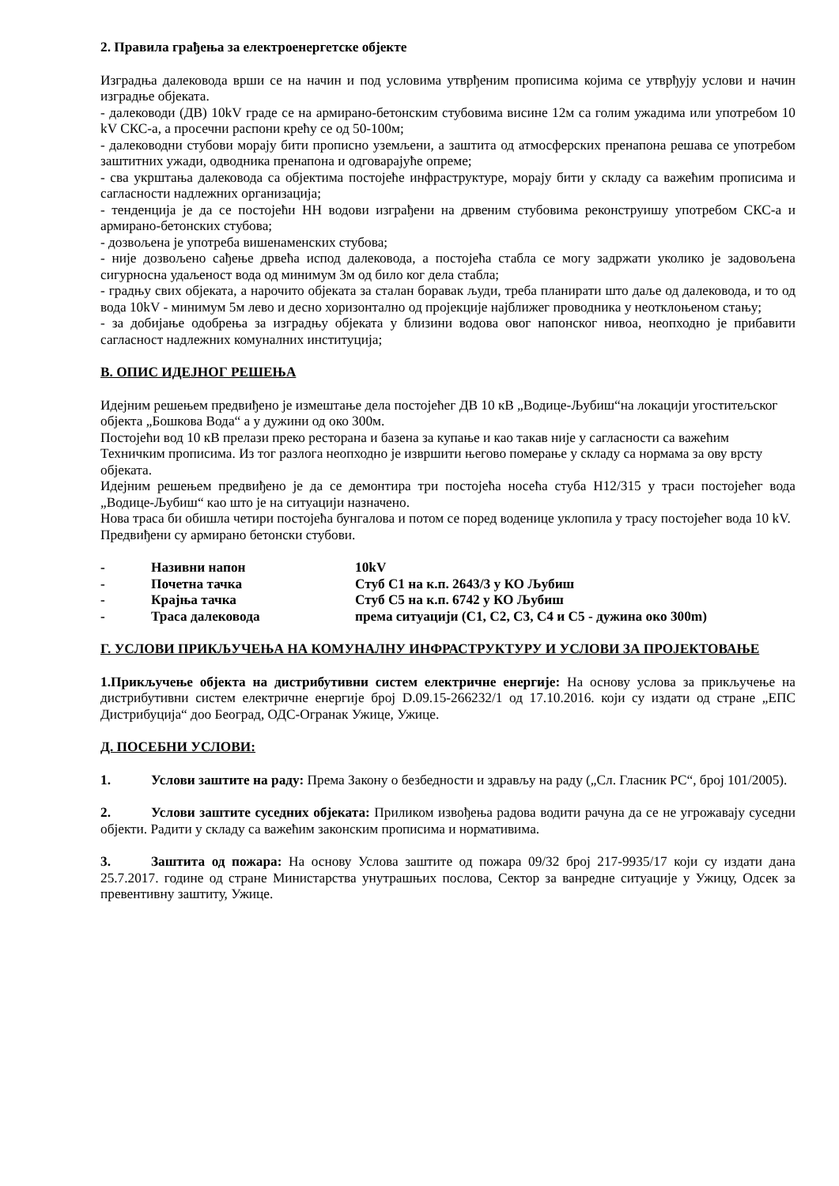2. Правила грађења за електроенергетске објекте
Изградња далековода врши се на начин и под условима утврђеним прописима којима се утврђују услови и начин изградње објеката.
- далеководи (ДВ) 10kV граде се на армирано-бетонским стубовима висине 12м са голим ужадима или употребом 10 kV СКС-а, а просечни распони крећу се од 50-100м;
- далеководни стубови морају бити прописно уземљени, а заштита од атмосферских пренапона решава се употребом заштитних ужади, одводника пренапона и одговарајуће опреме;
- сва укрштања далековода са објектима постојеће инфраструктуре, морају бити у складу са важећим прописима и сагласности надлежних организација;
- тенденција је да се постојећи НН водови изграђени на дрвеним стубовима реконструишу употребом СКС-а и армирано-бетонских стубова;
- дозвољена је употреба вишенаменских стубова;
- није дозвољено сађење дрвећа испод далековода, а постојећа стабла се могу задржати уколико је задовољена сигурносна удаљеност вода од минимум 3м од било ког дела стабла;
- градњу свих објеката, а нарочито објеката за сталан боравак људи, треба планирати што даље од далековода, и то од вода 10kV - минимум 5м лево и десно хоризонтално од пројекције најближег проводника у неотклоњеном стању;
- за добијање одобрења за изградњу објеката у близини водова овог напонског нивоа, неопходно је прибавити сагласност надлежних комуналних институција;
В. ОПИС ИДЕЈНОГ РЕШЕЊА
Идејним решењем предвиђено је измештање дела постојећег ДВ 10 кВ „Водице-Љубиш“на локацији угоститељског објекта „Бошкова Вода“ а у дужини од око 300м.
Постојећи вод 10 кВ прелази преко ресторана и базена за купање и као такав није у сагласности са важећим Техничким прописима. Из тог разлога неопходно је извршити његово померање у складу са нормама за ову врсту објеката.
Идејним решењем предвиђено је да се демонтира три постојећа носећа стуба Н12/315 у траси постојећег вода „Водице-Љубиш“ као што је на ситуацији назначено.
Нова траса би обишла четири постојећа бунгалова и потом се поред воденице уклопила у трасу постојећег вода 10 kV.
Предвиђени су армирано бетонски стубови.
| - | Називни напон | 10kV |
| - | Почетна тачка | Стуб С1 на к.п. 2643/3 у КО Љубиш |
| - | Крајња тачка | Стуб С5 на к.п. 6742 у КО Љубиш |
| - | Траса далековода | према ситуацији (С1, С2, С3, С4 и С5 - дужина око 300m) |
Г. УСЛОВИ ПРИКЉУЧЕЊА НА КОМУНАЛНУ ИНФРАСТРУКТУРУ И УСЛОВИ ЗА ПРОЈЕКТОВАЊЕ
1.Прикључење објекта на дистрибутивни систем електричне енергије: На основу услова за прикључење на дистрибутивни систем електричне енергије број D.09.15-266232/1 од 17.10.2016. који су издати од стране „ЕПС Дистрибуција“ доо Београд, ОДС-Огранак Ужице, Ужице.
Д. ПОСЕБНИ УСЛОВИ:
1. Услови заштите на раду: Према Закону о безбедности и здрављу на раду („Сл. Гласник РС“, број 101/2005).
2. Услови заштите суседних објеката: Приликом извођења радова водити рачуна да се не угрожавају суседни објекти. Радити у складу са важећим законским прописима и нормативима.
3. Заштита од пожара: На основу Услова заштите од пожара 09/32 број 217-9935/17 који су издати дана 25.7.2017. године од стране Министарства унутрашњих послова, Сектор за ванредне ситуације у Ужицу, Одсек за превентивну заштиту, Ужице.